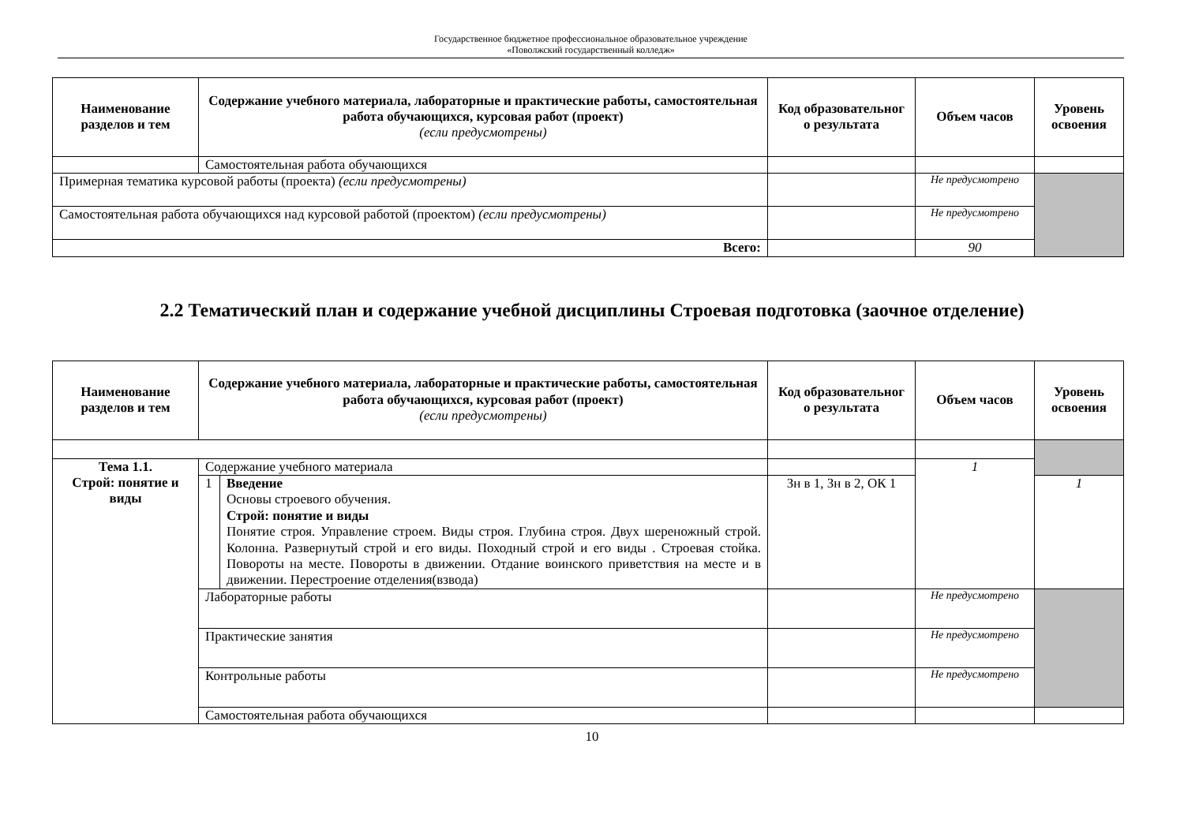Государственное бюджетное профессиональное образовательное учреждение
«Поволжский государственный колледж»
| Наименование разделов и тем | Содержание учебного материала, лабораторные и практические работы, самостоятельная работа обучающихся, курсовая работ (проект) (если предусмотрены) | Код образовательног о результата | Объем часов | Уровень освоения |
| --- | --- | --- | --- | --- |
| | Самостоятельная работа обучающихся | | | |
| Примерная тематика курсовой работы (проекта) (если предусмотрены) | | | Не предусмотрено | |
| Самостоятельная работа обучающихся над курсовой работой (проектом) (если предусмотрены) | | | Не предусмотрено | |
| Всего: | | | 90 | |
2.2 Тематический план и содержание учебной дисциплины Строевая подготовка (заочное отделение)
| Наименование разделов и тем | Содержание учебного материала, лабораторные и практические работы, самостоятельная работа обучающихся, курсовая работ (проект) (если предусмотрены) | | Код образовательног о результата | Объем часов | Уровень освоения |
| --- | --- | --- | --- | --- | --- |
| Тема 1.1. Строй: понятие и виды | Содержание учебного материала | | | 1 | |
| | 1 | Введение Основы строевого обучения. Строй: понятие и виды Понятие строя. Управление строем. Виды строя. Глубина строя. Двух шереножный строй. Колонна. Развернутый строй и его виды. Походный строй и его виды . Строевая стойка. Повороты на месте. Повороты в движении. Отдание воинского приветствия на месте и в движении. Перестроение отделения(взвода) | Зн в 1, Зн в 2, ОК 1 | | 1 |
| | Лабораторные работы | | | Не предусмотрено | |
| | Практические занятия | | | Не предусмотрено | |
| | Контрольные работы | | | Не предусмотрено | |
| | Самостоятельная работа обучающихся | | | | |
10